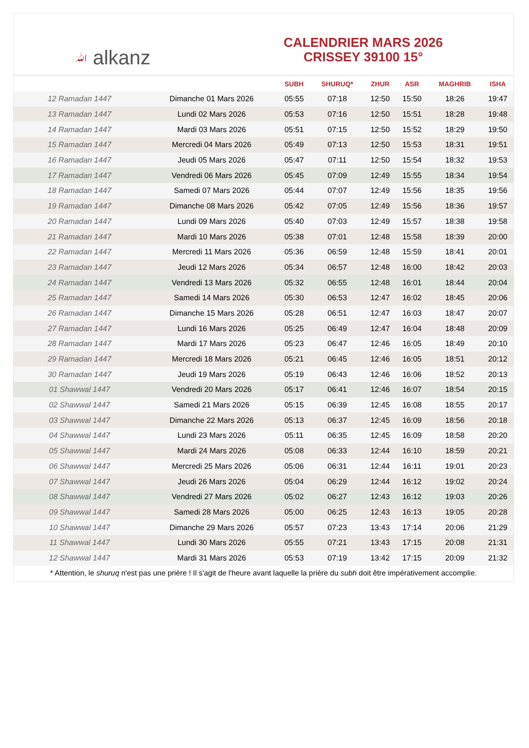ﷲ alkanz
CALENDRIER MARS 2026
CRISSEY 39100 15°
| | | SUBH | SHURUQ* | ZHUR | ASR | MAGHRIB | ISHA |
| --- | --- | --- | --- | --- | --- | --- | --- |
| 12 Ramadan 1447 | Dimanche 01 Mars 2026 | 05:55 | 07:18 | 12:50 | 15:50 | 18:26 | 19:47 |
| 13 Ramadan 1447 | Lundi 02 Mars 2026 | 05:53 | 07:16 | 12:50 | 15:51 | 18:28 | 19:48 |
| 14 Ramadan 1447 | Mardi 03 Mars 2026 | 05:51 | 07:15 | 12:50 | 15:52 | 18:29 | 19:50 |
| 15 Ramadan 1447 | Mercredi 04 Mars 2026 | 05:49 | 07:13 | 12:50 | 15:53 | 18:31 | 19:51 |
| 16 Ramadan 1447 | Jeudi 05 Mars 2026 | 05:47 | 07:11 | 12:50 | 15:54 | 18:32 | 19:53 |
| 17 Ramadan 1447 | Vendredi 06 Mars 2026 | 05:45 | 07:09 | 12:49 | 15:55 | 18:34 | 19:54 |
| 18 Ramadan 1447 | Samedi 07 Mars 2026 | 05:44 | 07:07 | 12:49 | 15:56 | 18:35 | 19:56 |
| 19 Ramadan 1447 | Dimanche 08 Mars 2026 | 05:42 | 07:05 | 12:49 | 15:56 | 18:36 | 19:57 |
| 20 Ramadan 1447 | Lundi 09 Mars 2026 | 05:40 | 07:03 | 12:49 | 15:57 | 18:38 | 19:58 |
| 21 Ramadan 1447 | Mardi 10 Mars 2026 | 05:38 | 07:01 | 12:48 | 15:58 | 18:39 | 20:00 |
| 22 Ramadan 1447 | Mercredi 11 Mars 2026 | 05:36 | 06:59 | 12:48 | 15:59 | 18:41 | 20:01 |
| 23 Ramadan 1447 | Jeudi 12 Mars 2026 | 05:34 | 06:57 | 12:48 | 16:00 | 18:42 | 20:03 |
| 24 Ramadan 1447 | Vendredi 13 Mars 2026 | 05:32 | 06:55 | 12:48 | 16:01 | 18:44 | 20:04 |
| 25 Ramadan 1447 | Samedi 14 Mars 2026 | 05:30 | 06:53 | 12:47 | 16:02 | 18:45 | 20:06 |
| 26 Ramadan 1447 | Dimanche 15 Mars 2026 | 05:28 | 06:51 | 12:47 | 16:03 | 18:47 | 20:07 |
| 27 Ramadan 1447 | Lundi 16 Mars 2026 | 05:25 | 06:49 | 12:47 | 16:04 | 18:48 | 20:09 |
| 28 Ramadan 1447 | Mardi 17 Mars 2026 | 05:23 | 06:47 | 12:46 | 16:05 | 18:49 | 20:10 |
| 29 Ramadan 1447 | Mercredi 18 Mars 2026 | 05:21 | 06:45 | 12:46 | 16:05 | 18:51 | 20:12 |
| 30 Ramadan 1447 | Jeudi 19 Mars 2026 | 05:19 | 06:43 | 12:46 | 16:06 | 18:52 | 20:13 |
| 01 Shawwal 1447 | Vendredi 20 Mars 2026 | 05:17 | 06:41 | 12:46 | 16:07 | 18:54 | 20:15 |
| 02 Shawwal 1447 | Samedi 21 Mars 2026 | 05:15 | 06:39 | 12:45 | 16:08 | 18:55 | 20:17 |
| 03 Shawwal 1447 | Dimanche 22 Mars 2026 | 05:13 | 06:37 | 12:45 | 16:09 | 18:56 | 20:18 |
| 04 Shawwal 1447 | Lundi 23 Mars 2026 | 05:11 | 06:35 | 12:45 | 16:09 | 18:58 | 20:20 |
| 05 Shawwal 1447 | Mardi 24 Mars 2026 | 05:08 | 06:33 | 12:44 | 16:10 | 18:59 | 20:21 |
| 06 Shawwal 1447 | Mercredi 25 Mars 2026 | 05:06 | 06:31 | 12:44 | 16:11 | 19:01 | 20:23 |
| 07 Shawwal 1447 | Jeudi 26 Mars 2026 | 05:04 | 06:29 | 12:44 | 16:12 | 19:02 | 20:24 |
| 08 Shawwal 1447 | Vendredi 27 Mars 2026 | 05:02 | 06:27 | 12:43 | 16:12 | 19:03 | 20:26 |
| 09 Shawwal 1447 | Samedi 28 Mars 2026 | 05:00 | 06:25 | 12:43 | 16:13 | 19:05 | 20:28 |
| 10 Shawwal 1447 | Dimanche 29 Mars 2026 | 05:57 | 07:23 | 13:43 | 17:14 | 20:06 | 21:29 |
| 11 Shawwal 1447 | Lundi 30 Mars 2026 | 05:55 | 07:21 | 13:43 | 17:15 | 20:08 | 21:31 |
| 12 Shawwal 1447 | Mardi 31 Mars 2026 | 05:53 | 07:19 | 13:42 | 17:15 | 20:09 | 21:32 |
* Attention, le shuruq n'est pas une prière ! Il s'agit de l'heure avant laquelle la prière du subh doit être impérativement accomplie.